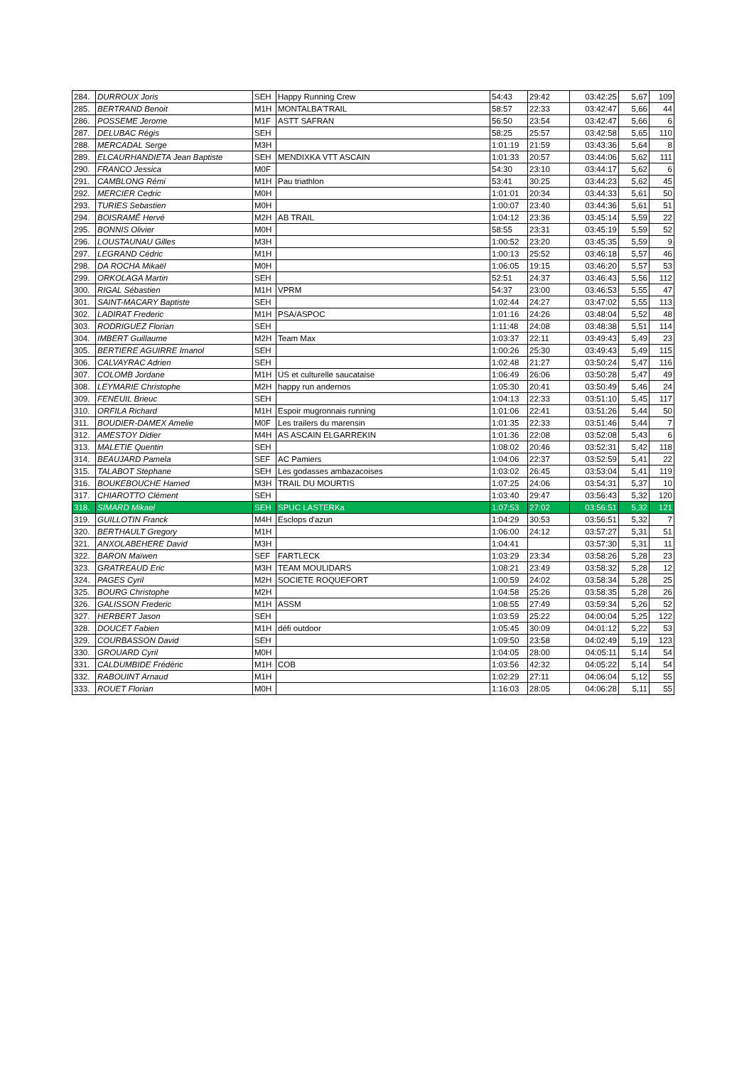| 284. | DURROUX Joris | SEH | Happy Running Crew | 54:43 | 29:42 | 03:42:25 | 5,67 | 109 |
| 285. | BERTRAND Benoit | M1H | MONTALBA'TRAIL | 58:57 | 22:33 | 03:42:47 | 5,66 | 44 |
| 286. | POSSEME Jerome | M1F | ASTT SAFRAN | 56:50 | 23:54 | 03:42:47 | 5,66 | 6 |
| 287. | DELUBAC Régis | SEH | | 58:25 | 25:57 | 03:42:58 | 5,65 | 110 |
| 288. | MERCADAL Serge | M3H | | 1:01:19 | 21:59 | 03:43:36 | 5,64 | 8 |
| 289. | ELCAURHANDIETA Jean Baptiste | SEH | MENDIXKA VTT ASCAIN | 1:01:33 | 20:57 | 03:44:06 | 5,62 | 111 |
| 290. | FRANCO Jessica | M0F | | 54:30 | 23:10 | 03:44:17 | 5,62 | 6 |
| 291. | CAMBLONG Rémi | M1H | Pau triathlon | 53:41 | 30:25 | 03:44:23 | 5,62 | 45 |
| 292. | MERCIER Cedric | M0H | | 1:01:01 | 20:34 | 03:44:33 | 5,61 | 50 |
| 293. | TURIES Sebastien | M0H | | 1:00:07 | 23:40 | 03:44:36 | 5,61 | 51 |
| 294. | BOISRAMÉ Hervé | M2H | AB TRAIL | 1:04:12 | 23:36 | 03:45:14 | 5,59 | 22 |
| 295. | BONNIS Olivier | M0H | | 58:55 | 23:31 | 03:45:19 | 5,59 | 52 |
| 296. | LOUSTAUNAU Gilles | M3H | | 1:00:52 | 23:20 | 03:45:35 | 5,59 | 9 |
| 297. | LEGRAND Cédric | M1H | | 1:00:13 | 25:52 | 03:46:18 | 5,57 | 46 |
| 298. | DA ROCHA Mikaël | M0H | | 1:06:05 | 19:15 | 03:46:20 | 5,57 | 53 |
| 299. | ORKOLAGA Martin | SEH | | 52:51 | 24:37 | 03:46:43 | 5,56 | 112 |
| 300. | RIGAL Sébastien | M1H | VPRM | 54:37 | 23:00 | 03:46:53 | 5,55 | 47 |
| 301. | SAINT-MACARY Baptiste | SEH | | 1:02:44 | 24:27 | 03:47:02 | 5,55 | 113 |
| 302. | LADIRAT Frederic | M1H | PSA/ASPOC | 1:01:16 | 24:26 | 03:48:04 | 5,52 | 48 |
| 303. | RODRIGUEZ Florian | SEH | | 1:11:48 | 24:08 | 03:48:38 | 5,51 | 114 |
| 304. | IMBERT Guillaume | M2H | Team Max | 1:03:37 | 22:11 | 03:49:43 | 5,49 | 23 |
| 305. | BERTIERE AGUIRRE Imanol | SEH | | 1:00:26 | 25:30 | 03:49:43 | 5,49 | 115 |
| 306. | CALVAYRAC Adrien | SEH | | 1:02:48 | 21:27 | 03:50:24 | 5,47 | 116 |
| 307. | COLOMB Jordane | M1H | US et culturelle saucataise | 1:06:49 | 26:06 | 03:50:28 | 5,47 | 49 |
| 308. | LEYMARIE Christophe | M2H | happy run andernos | 1:05:30 | 20:41 | 03:50:49 | 5,46 | 24 |
| 309. | FENEUIL Brieuc | SEH | | 1:04:13 | 22:33 | 03:51:10 | 5,45 | 117 |
| 310. | ORFILA Richard | M1H | Espoir mugronnais running | 1:01:06 | 22:41 | 03:51:26 | 5,44 | 50 |
| 311. | BOUDIER-DAMEX Amelie | M0F | Les trailers du marensin | 1:01:35 | 22:33 | 03:51:46 | 5,44 | 7 |
| 312. | AMESTOY Didier | M4H | AS ASCAIN ELGARREKIN | 1:01:36 | 22:08 | 03:52:08 | 5,43 | 6 |
| 313. | MALETIE Quentin | SEH | | 1:08:02 | 20:46 | 03:52:31 | 5,42 | 118 |
| 314. | BEAUJARD Pamela | SEF | AC Pamiers | 1:04:06 | 22:37 | 03:52:59 | 5,41 | 22 |
| 315. | TALABOT Stephane | SEH | Les godasses ambazacoises | 1:03:02 | 26:45 | 03:53:04 | 5,41 | 119 |
| 316. | BOUKEBOUCHE Hamed | M3H | TRAIL DU MOURTIS | 1:07:25 | 24:06 | 03:54:31 | 5,37 | 10 |
| 317. | CHIAROTTO Clément | SEH | | 1:03:40 | 29:47 | 03:56:43 | 5,32 | 120 |
| 318. | SIMARD Mikael | SEH | SPUC LASTERKa | 1:07:53 | 27:02 | 03:56:51 | 5,32 | 121 |
| 319. | GUILLOTIN Franck | M4H | Esclops d'azun | 1:04:29 | 30:53 | 03:56:51 | 5,32 | 7 |
| 320. | BERTHAULT Gregory | M1H | | 1:06:00 | 24:12 | 03:57:27 | 5,31 | 51 |
| 321. | ANXOLABEHERE David | M3H | | 1:04:41 | | 03:57:30 | 5,31 | 11 |
| 322. | BARON Maïwen | SEF | FARTLECK | 1:03:29 | 23:34 | 03:58:26 | 5,28 | 23 |
| 323. | GRATREAUD Eric | M3H | TEAM MOULIDARS | 1:08:21 | 23:49 | 03:58:32 | 5,28 | 12 |
| 324. | PAGES Cyril | M2H | SOCIETE ROQUEFORT | 1:00:59 | 24:02 | 03:58:34 | 5,28 | 25 |
| 325. | BOURG Christophe | M2H | | 1:04:58 | 25:26 | 03:58:35 | 5,28 | 26 |
| 326. | GALISSON Frederic | M1H | ASSM | 1:08:55 | 27:49 | 03:59:34 | 5,26 | 52 |
| 327. | HERBERT Jason | SEH | | 1:03:59 | 25:22 | 04:00:04 | 5,25 | 122 |
| 328. | DOUCET Fabien | M1H | défi outdoor | 1:05:45 | 30:09 | 04:01:12 | 5,22 | 53 |
| 329. | COURBASSON David | SEH | | 1:09:50 | 23:58 | 04:02:49 | 5,19 | 123 |
| 330. | GROUARD Cyril | M0H | | 1:04:05 | 28:00 | 04:05:11 | 5,14 | 54 |
| 331. | CALDUMBIDE Frédéric | M1H | COB | 1:03:56 | 42:32 | 04:05:22 | 5,14 | 54 |
| 332. | RABOUINT Arnaud | M1H | | 1:02:29 | 27:11 | 04:06:04 | 5,12 | 55 |
| 333. | ROUET Florian | M0H | | 1:16:03 | 28:05 | 04:06:28 | 5,11 | 55 |